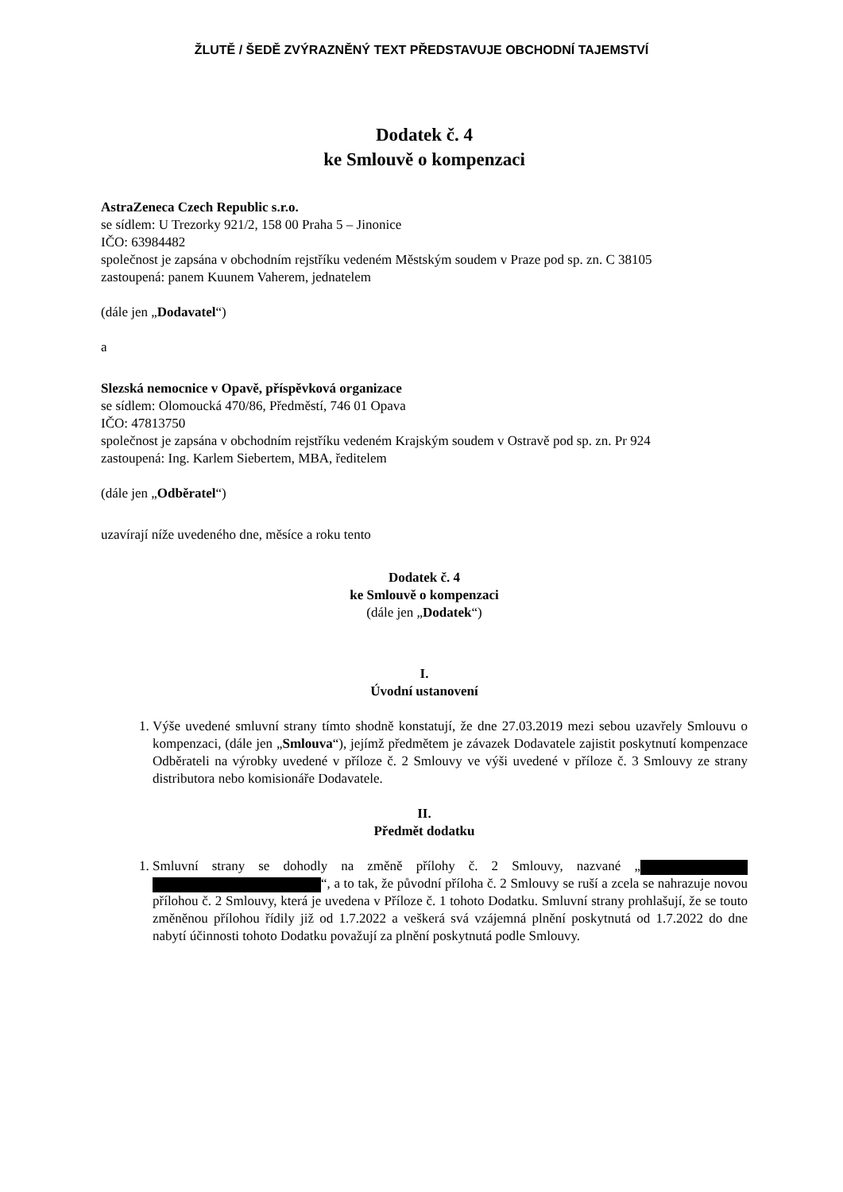ŽLUTĚ / ŠEDĚ ZVÝRAZNĚNÝ TEXT PŘEDSTAVUJE OBCHODNÍ TAJEMSTVÍ
Dodatek č. 4
ke Smlouvě o kompenzaci
AstraZeneca Czech Republic s.r.o.
se sídlem: U Trezorky 921/2, 158 00 Praha 5 – Jinonice
IČO: 63984482
společnost je zapsána v obchodním rejstříku vedeném Městským soudem v Praze pod sp. zn. C 38105
zastoupená: panem Kuunem Vaherem, jednatelem
(dále jen „Dodavatel“)
a
Slezská nemocnice v Opavě, příspěvková organizace
se sídlem: Olomoucká 470/86, Předměstí, 746 01 Opava
IČO: 47813750
společnost je zapsána v obchodním rejstříku vedeném Krajským soudem v Ostravě pod sp. zn. Pr 924
zastoupená: Ing. Karlem Siebertem, MBA, ředitelem
(dále jen „Odběratel“)
uzavírají níže uvedeného dne, měsíce a roku tento
Dodatek č. 4
ke Smlouvě o kompenzaci
(dále jen „Dodatek“)
I.
Úvodní ustanovení
1. Výše uvedené smluvní strany tímto shodně konstatují, že dne 27.03.2019 mezi sebou uzavřely Smlouvu o kompenzaci, (dále jen „Smlouva“), jejímž předmětem je závazek Dodavatele zajistit poskytnutí kompenzace Odběrateli na výrobky uvedené v příloze č. 2 Smlouvy ve výši uvedené v příloze č. 3 Smlouvy ze strany distributora nebo komisionáře Dodavatele.
II.
Předmět dodatku
1. Smluvní strany se dohodly na změně přílohy č. 2 Smlouvy, nazvané „ “, a to tak, že původní příloha č. 2 Smlouvy se ruší a zcela se nahrazuje novou přílohou č. 2 Smlouvy, která je uvedena v Příloze č. 1 tohoto Dodatku. Smluvní strany prohlašují, že se touto změněnou přílohou řídily již od 1.7.2022 a veškerá svá vzájemná plnění poskytnutá od 1.7.2022 do dne nabytí účinnosti tohoto Dodatku považují za plnění poskytnutá podle Smlouvy.